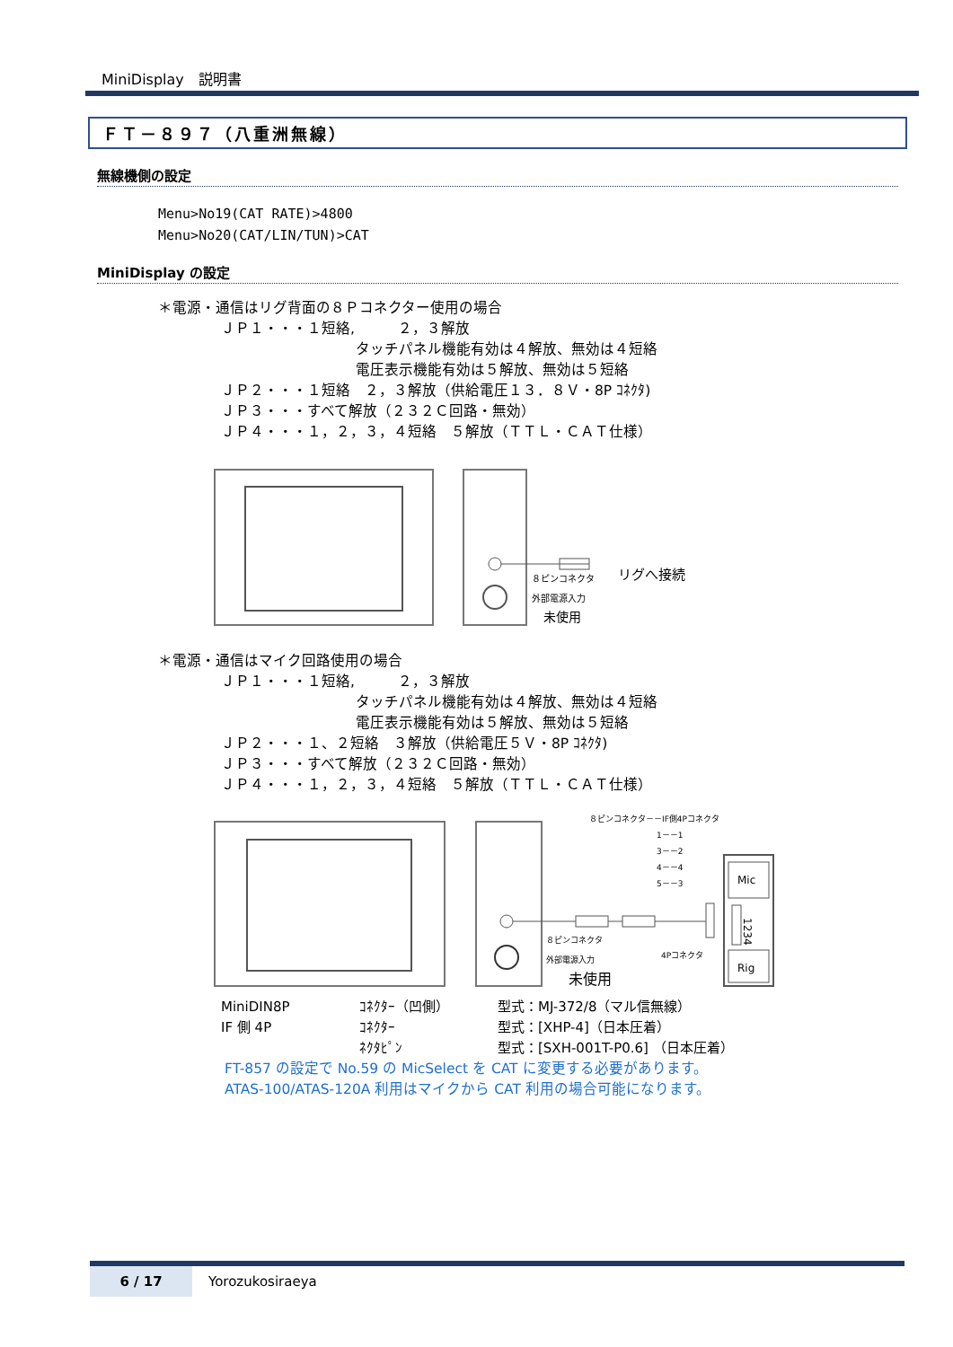MiniDisplay　説明書
ＦＴ－８９７（八重洲無線）
無線機側の設定
Menu>No19(CAT RATE)>4800
Menu>No20(CAT/LIN/TUN)>CAT
MiniDisplay の設定
＊電源・通信はリグ背面の８Ｐコネクター使用の場合
ＪＰ１・・・１短絡,　　　２，３解放
タッチパネル機能有効は４解放、無効は４短絡
電圧表示機能有効は５解放、無効は５短絡
ＪＰ２・・・１短絡　２，３解放（供給電圧１３．８Ｖ・8P ｺﾈｸﾀ)
ＪＰ３・・・すべて解放（２３２Ｃ回路・無効）
ＪＰ４・・・１，２，３，４短絡　５解放（ＴＴＬ・ＣＡＴ仕様）
８ピンコネクタ
リグへ接続
外部電源入力
未使用
＊電源・通信はマイク回路使用の場合
ＪＰ１・・・１短絡,　　　２，３解放
タッチパネル機能有効は４解放、無効は４短絡
電圧表示機能有効は５解放、無効は５短絡
ＪＰ２・・・１、２短絡　３解放（供給電圧５Ｖ・8P ｺﾈｸﾀ)
ＪＰ３・・・すべて解放（２３２Ｃ回路・無効）
ＪＰ４・・・１，２，３，４短絡　５解放（ＴＴＬ・ＣＡＴ仕様）
８ピンコネクタ－－IF側4Pコネクタ
1－－1
3－－2
4－－4
5－－3
８ピンコネクタ
外部電源入力
未使用
4Pコネクタ
Mic
1234
Rig
| MiniDIN8P | ｺﾈｸﾀｰ（凹側） | 型式：MJ-372/8（マル信無線） |
| IF 側 4P | ｺﾈｸﾀｰ | 型式：[XHP-4]（日本圧着） |
| | ﾈｸﾀﾋﾟﾝ | 型式：[SXH-001T-P0.6] （日本圧着） |
FT-857 の設定で No.59 の MicSelect を CAT に変更する必要があります。
ATAS-100/ATAS-120A 利用はマイクから CAT 利用の場合可能になります。
6 / 17 Yorozukosiraeya